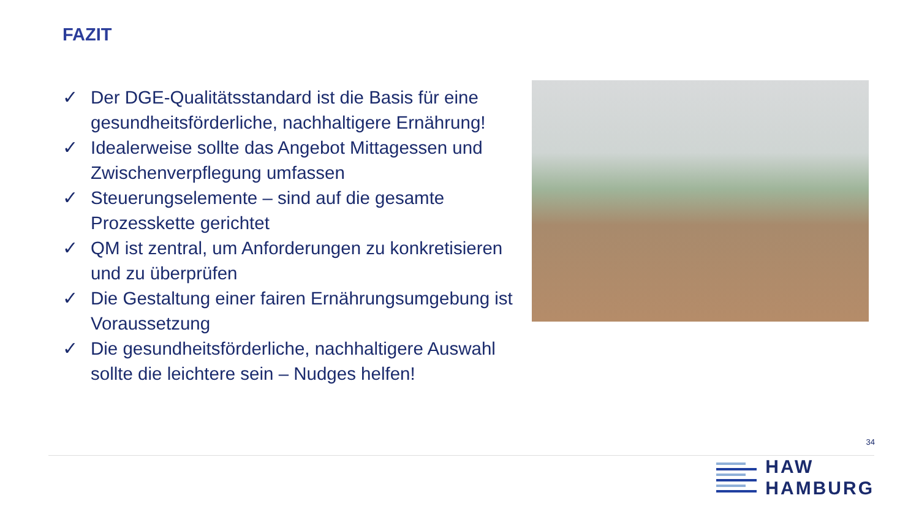FAZIT
✓ Der DGE-Qualitätsstandard ist die Basis für eine gesundheitsförderliche, nachhaltigere Ernährung!
✓ Idealerweise sollte das Angebot Mittagessen und Zwischenverpflegung umfassen
✓ Steuerungselemente – sind auf die gesamte Prozesskette gerichtet
✓ QM ist zentral, um Anforderungen zu konkretisieren und zu überprüfen
✓ Die Gestaltung einer fairen Ernährungsumgebung ist Voraussetzung
✓ Die gesundheitsförderliche, nachhaltigere Auswahl sollte die leichtere sein – Nudges helfen!
34
HAW
HAMBURG